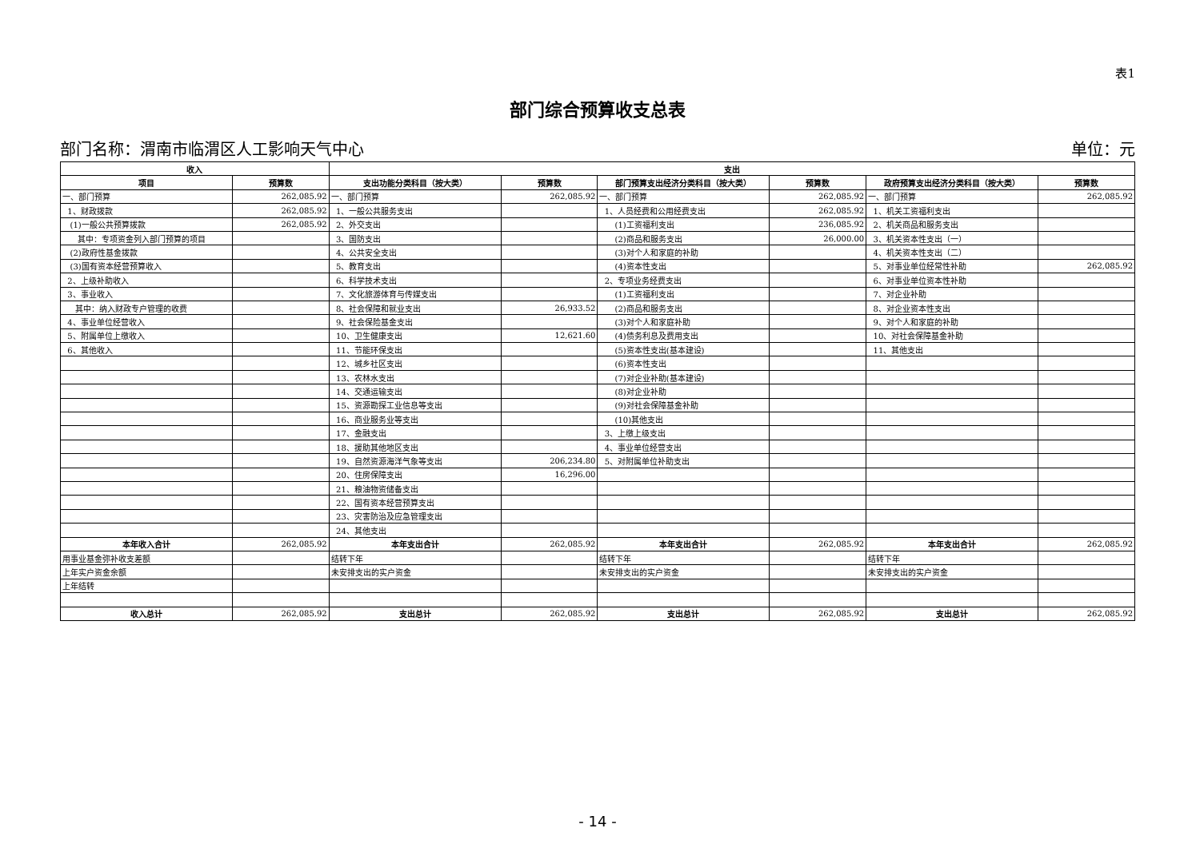表1
部门综合预算收支总表
部门名称：渭南市临渭区人工影响天气中心 单位：元
| 收入 | | 支出 | | | | | |
| --- | --- | --- | --- | --- | --- | --- | --- |
| 项目 | 预算数 | 支出功能分类科目（按大类） | 预算数 | 部门预算支出经济分类科目（按大类） | 预算数 | 政府预算支出经济分类科目（按大类） | 预算数 |
| 一、部门预算 | 262,085.92 | 一、部门预算 | 262,085.92 | 一、部门预算 | 262,085.92 | 一、部门预算 | 262,085.92 |
| 1、财政拨款 | 262,085.92 | 1、一般公共服务支出 | | 1、人员经费和公用经费支出 | 262,085.92 | 1、机关工资福利支出 | |
| (1)一般公共预算拨款 | 262,085.92 | 2、外交支出 | | (1)工资福利支出 | 236,085.92 | 2、机关商品和服务支出 | |
| 其中：专项资金列入部门预算的项目 | | 3、国防支出 | | (2)商品和服务支出 | 26,000.00 | 3、机关资本性支出（一） | |
| (2)政府性基金拨款 | | 4、公共安全支出 | | (3)对个人和家庭的补助 | | 4、机关资本性支出（二） | |
| (3)国有资本经营预算收入 | | 5、教育支出 | | (4)资本性支出 | | 5、对事业单位经常性补助 | 262,085.92 |
| 2、上级补助收入 | | 6、科学技术支出 | | 2、专项业务经费支出 | | 6、对事业单位资本性补助 | |
| 3、事业收入 | | 7、文化旅游体育与传媒支出 | | (1)工资福利支出 | | 7、对企业补助 | |
| 其中：纳入财政专户管理的收费 | | 8、社会保障和就业支出 | 26,933.52 | (2)商品和服务支出 | | 8、对企业资本性支出 | |
| 4、事业单位经营收入 | | 9、社会保险基金支出 | | (3)对个人和家庭补助 | | 9、对个人和家庭的补助 | |
| 5、附属单位上缴收入 | | 10、卫生健康支出 | 12,621.60 | (4)债务利息及费用支出 | | 10、对社会保障基金补助 | |
| 6、其他收入 | | 11、节能环保支出 | | (5)资本性支出(基本建设) | | 11、其他支出 | |
| | | 12、城乡社区支出 | | (6)资本性支出 | | | |
| | | 13、农林水支出 | | (7)对企业补助(基本建设) | | | |
| | | 14、交通运输支出 | | (8)对企业补助 | | | |
| | | 15、资源勘探工业信息等支出 | | (9)对社会保障基金补助 | | | |
| | | 16、商业服务业等支出 | | (10)其他支出 | | | |
| | | 17、金融支出 | | 3、上缴上级支出 | | | |
| | | 18、援助其他地区支出 | | 4、事业单位经营支出 | | | |
| | | 19、自然资源海洋气象等支出 | 206,234.80 | 5、对附属单位补助支出 | | | |
| | | 20、住房保障支出 | 16,296.00 | | | | |
| | | 21、粮油物资储备支出 | | | | | |
| | | 22、国有资本经营预算支出 | | | | | |
| | | 23、灾害防治及应急管理支出 | | | | | |
| | | 24、其他支出 | | | | | |
| 本年收入合计 | 262,085.92 | 本年支出合计 | 262,085.92 | 本年支出合计 | 262,085.92 | 本年支出合计 | 262,085.92 |
| 用事业基金弥补收支差额 | | 结转下年 | | 结转下年 | | 结转下年 | |
| 上年实户资金余额 | | 未安排支出的实户资金 | | 未安排支出的实户资金 | | 未安排支出的实户资金 | |
| 上年结转 | | | | | | | |
| 收入总计 | 262,085.92 | 支出总计 | 262,085.92 | 支出总计 | 262,085.92 | 支出总计 | 262,085.92 |
- 14 -